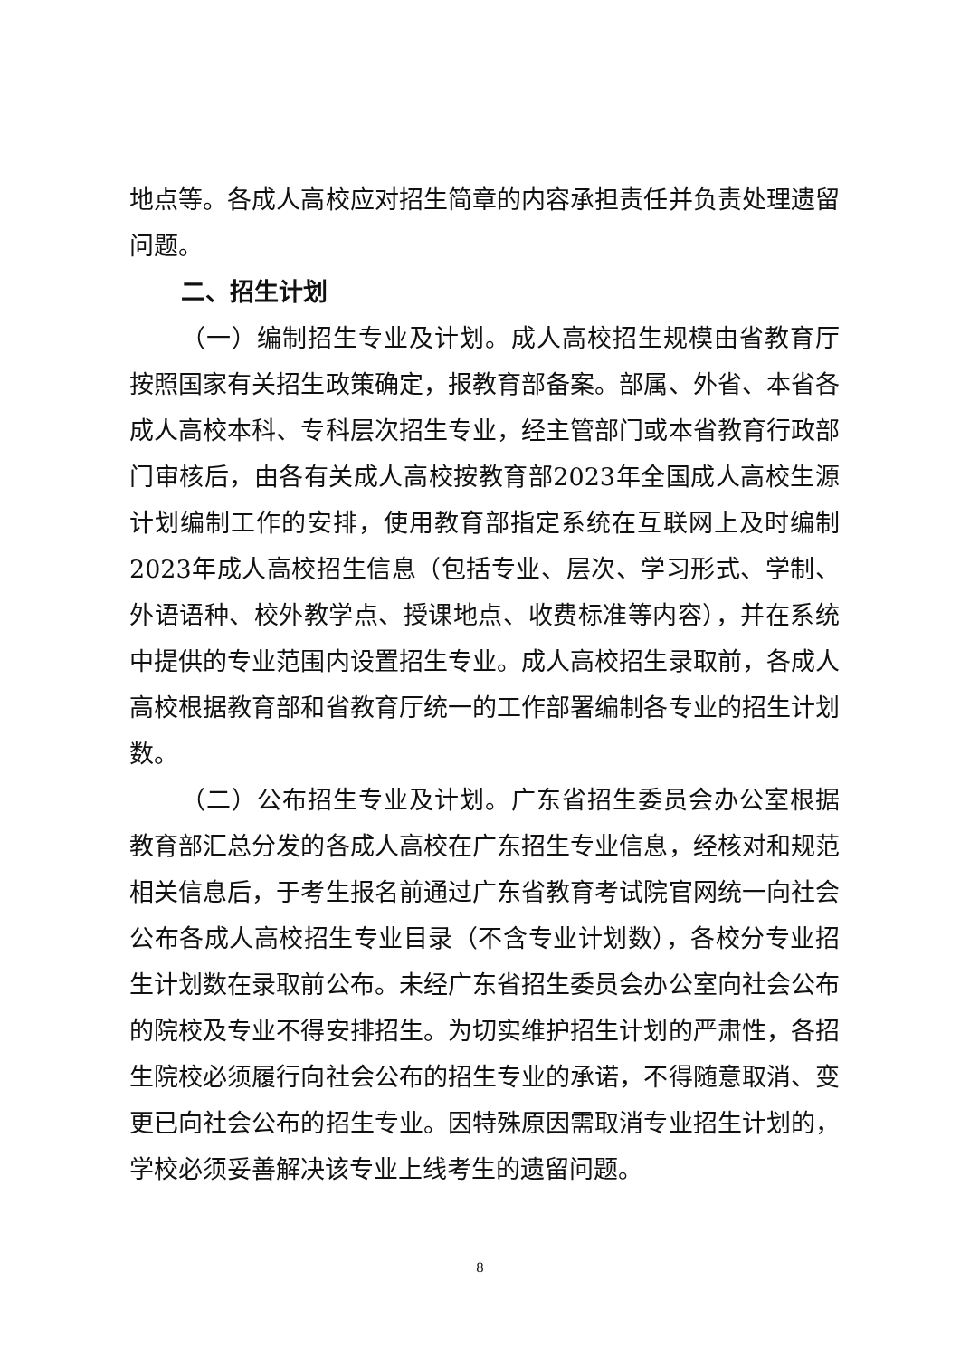地点等。各成人高校应对招生简章的内容承担责任并负责处理遗留问题。
二、招生计划
（一）编制招生专业及计划。成人高校招生规模由省教育厅按照国家有关招生政策确定，报教育部备案。部属、外省、本省各成人高校本科、专科层次招生专业，经主管部门或本省教育行政部门审核后，由各有关成人高校按教育部2023年全国成人高校生源计划编制工作的安排，使用教育部指定系统在互联网上及时编制2023年成人高校招生信息（包括专业、层次、学习形式、学制、外语语种、校外教学点、授课地点、收费标准等内容），并在系统中提供的专业范围内设置招生专业。成人高校招生录取前，各成人高校根据教育部和省教育厅统一的工作部署编制各专业的招生计划数。
（二）公布招生专业及计划。广东省招生委员会办公室根据教育部汇总分发的各成人高校在广东招生专业信息，经核对和规范相关信息后，于考生报名前通过广东省教育考试院官网统一向社会公布各成人高校招生专业目录（不含专业计划数），各校分专业招生计划数在录取前公布。未经广东省招生委员会办公室向社会公布的院校及专业不得安排招生。为切实维护招生计划的严肃性，各招生院校必须履行向社会公布的招生专业的承诺，不得随意取消、变更已向社会公布的招生专业。因特殊原因需取消专业招生计划的，学校必须妥善解决该专业上线考生的遗留问题。
8